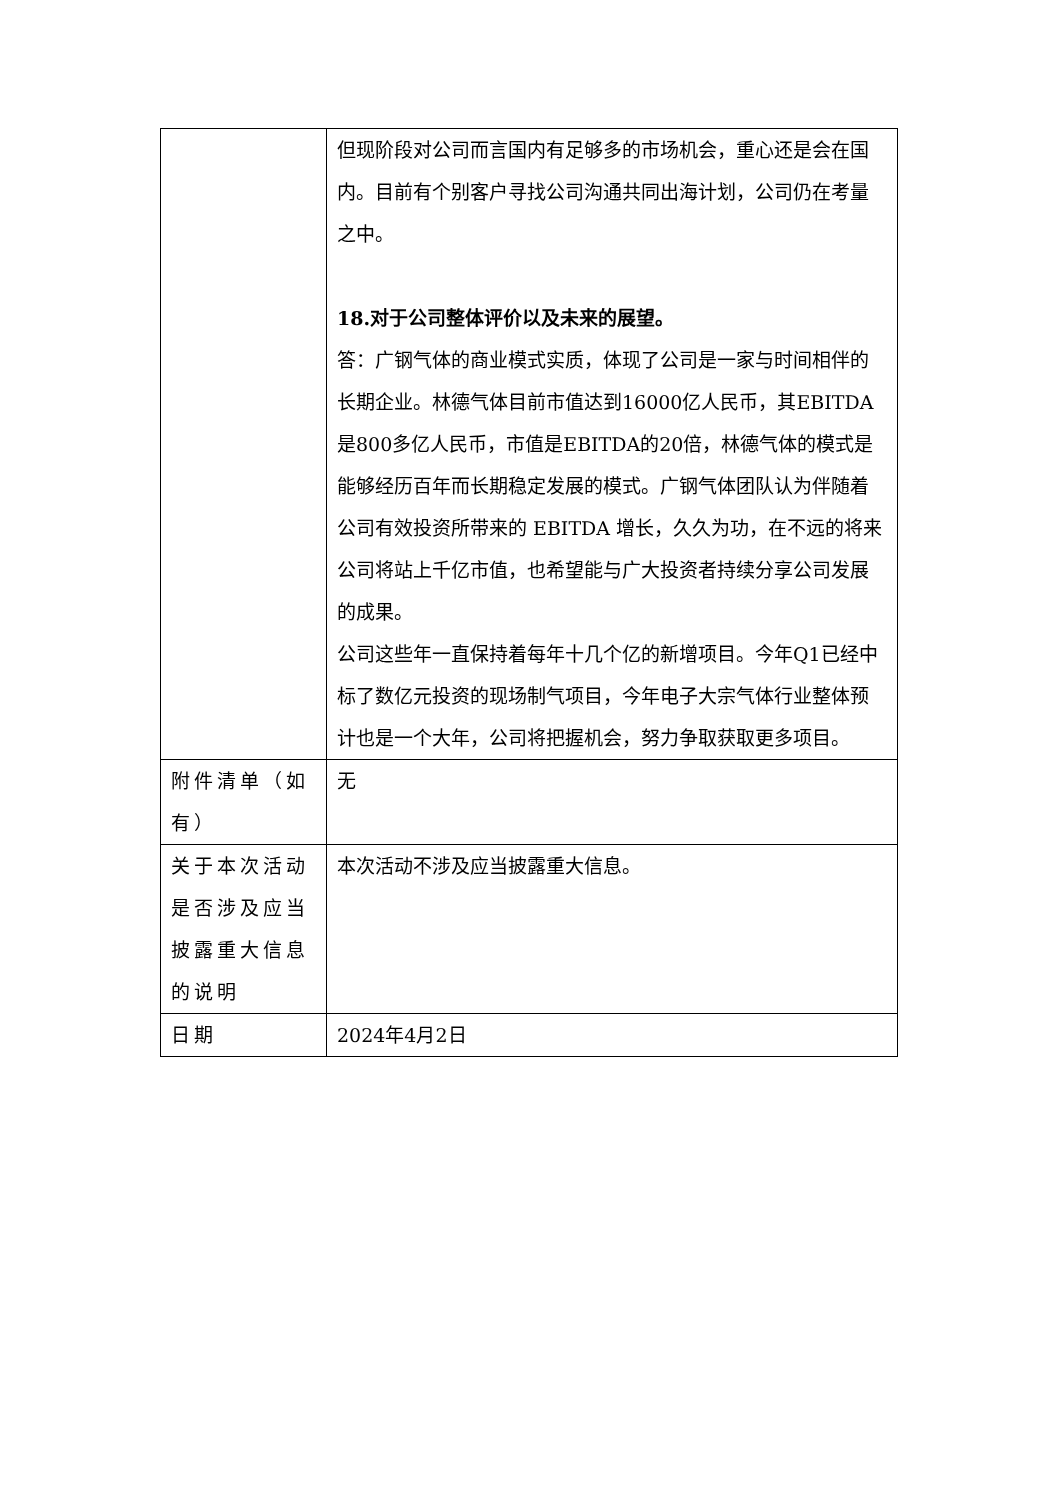| | 但现阶段对公司而言国内有足够多的市场机会，重心还是会在国内。目前有个别客户寻找公司沟通共同出海计划，公司仍在考量之中。 18.对于公司整体评价以及未来的展望。 答：广钢气体的商业模式实质，体现了公司是一家与时间相伴的长期企业。林德气体目前市值达到16000亿人民币，其EBITDA是800多亿人民币，市值是EBITDA的20倍，林德气体的模式是能够经历百年而长期稳定发展的模式。广钢气体团队认为伴随着公司有效投资所带来的 EBITDA 增长，久久为功，在不远的将来公司将站上千亿市值，也希望能与广大投资者持续分享公司发展的成果。 公司这些年一直保持着每年十几个亿的新增项目。今年Q1已经中标了数亿元投资的现场制气项目，今年电子大宗气体行业整体预计也是一个大年，公司将把握机会，努力争取获取更多项目。 |
| 附件清单（如有） | 无 |
| 关于本次活动是否涉及应当披露重大信息的说明 | 本次活动不涉及应当披露重大信息。 |
| 日期 | 2024年4月2日 |